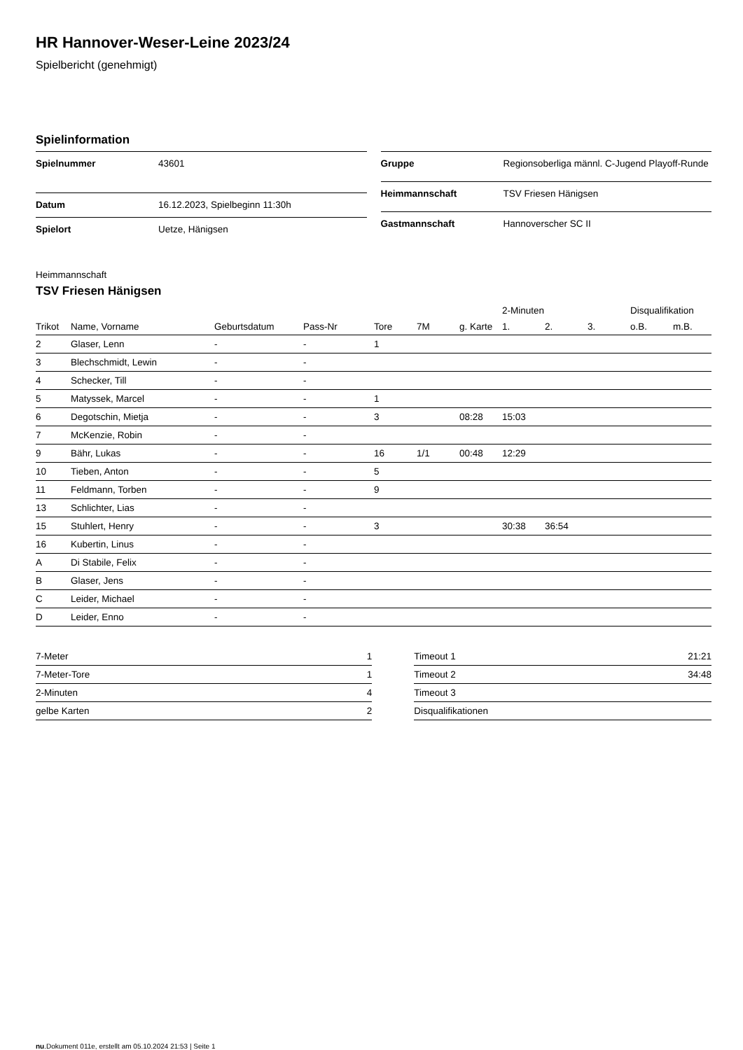HR Hannover-Weser-Leine 2023/24
Spielbericht (genehmigt)
Spielinformation
| Spielnummer | 43601 |
| Datum | 16.12.2023, Spielbeginn 11:30h |
| Spielort | Uetze, Hänigsen |
| Gruppe | Regionsoberliga männl. C-Jugend Playoff-Runde |
| Heimmannschaft | TSV Friesen Hänigsen |
| Gastmannschaft | Hannoverscher SC II |
Heimmannschaft
TSV Friesen Hänigsen
| | | | | | | | 2-Minuten | | | Disqualifikation | |
| --- | --- | --- | --- | --- | --- | --- | --- | --- | --- | --- | --- |
| Trikot | Name, Vorname | Geburtsdatum | Pass-Nr | Tore | 7M | g. Karte | 1. | 2. | 3. | o.B. | m.B. |
| 2 | Glaser, Lenn | - | - | 1 | | | | | | | |
| 3 | Blechschmidt, Lewin | - | - | | | | | | | | |
| 4 | Schecker, Till | - | - | | | | | | | | |
| 5 | Matyssek, Marcel | - | - | 1 | | | | | | | |
| 6 | Degotschin, Mietja | - | - | 3 | | 08:28 | 15:03 | | | | |
| 7 | McKenzie, Robin | - | - | | | | | | | | |
| 9 | Bähr, Lukas | - | - | 16 | 1/1 | 00:48 | 12:29 | | | | |
| 10 | Tieben, Anton | - | - | 5 | | | | | | | |
| 11 | Feldmann, Torben | - | - | 9 | | | | | | | |
| 13 | Schlichter, Lias | - | - | | | | | | | | |
| 15 | Stuhlert, Henry | - | - | 3 | | | 30:38 | 36:54 | | | |
| 16 | Kubertin, Linus | - | - | | | | | | | | |
| A | Di Stabile, Felix | - | - | | | | | | | | |
| B | Glaser, Jens | - | - | | | | | | | | |
| C | Leider, Michael | - | - | | | | | | | | |
| D | Leider, Enno | - | - | | | | | | | | |
| 7-Meter | 1 |
| 7-Meter-Tore | 1 |
| 2-Minuten | 4 |
| gelbe Karten | 2 |
| Timeout 1 | 21:21 |
| Timeout 2 | 34:48 |
| Timeout 3 | |
| Disqualifikationen | |
nu.Dokument 011e, erstellt am 05.10.2024 21:53 | Seite 1